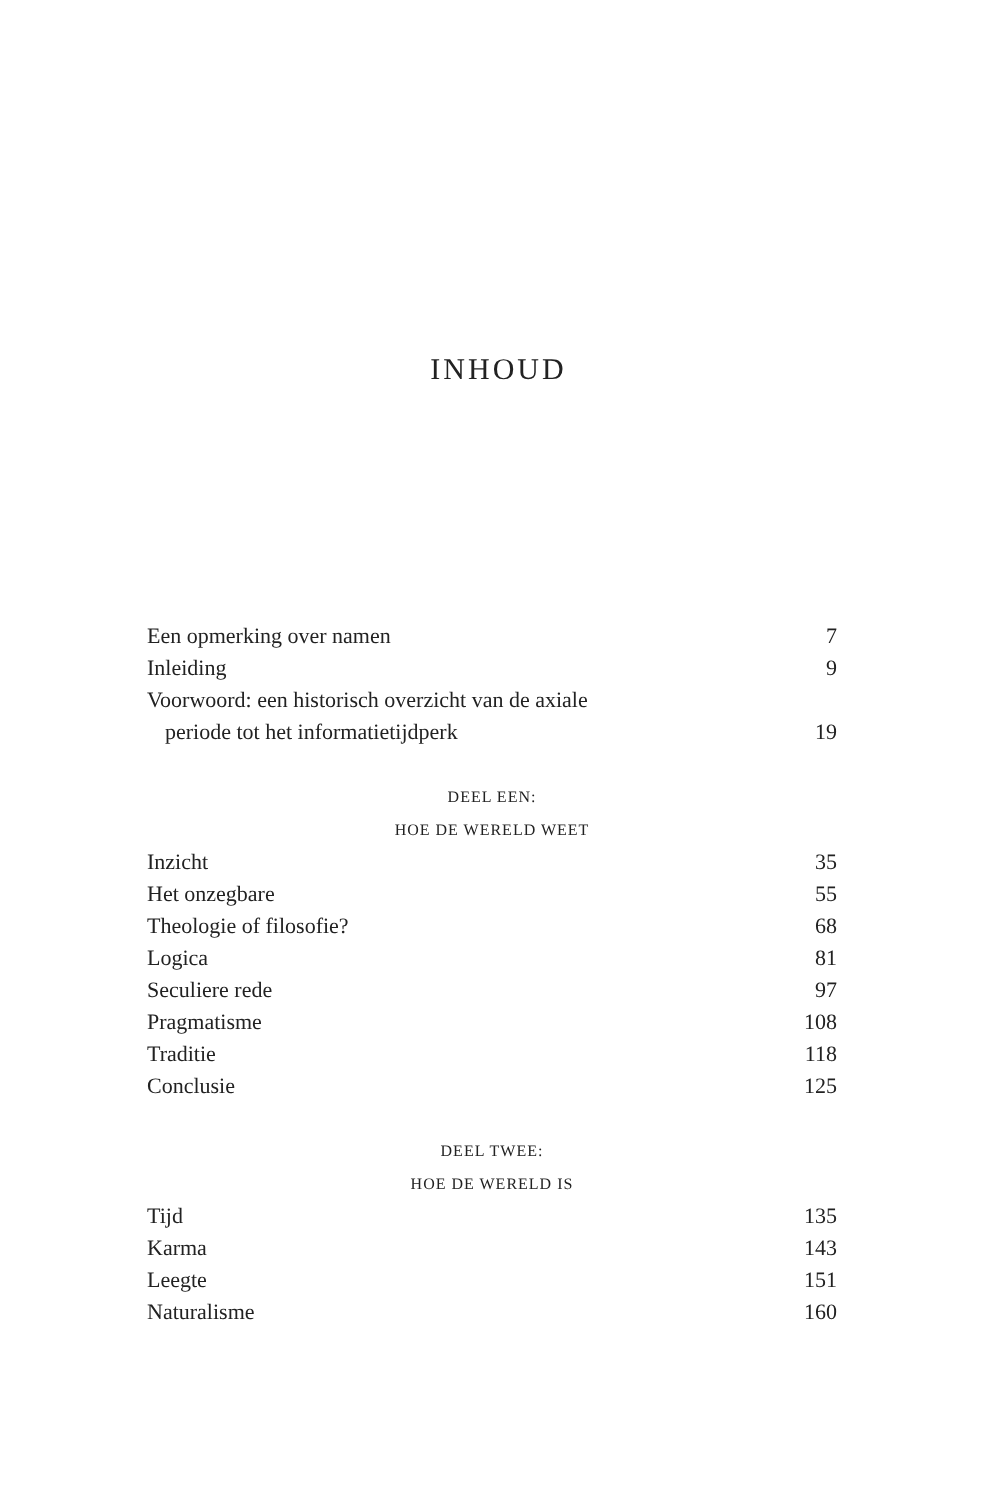INHOUD
Een opmerking over namen 7
Inleiding 9
Voorwoord: een historisch overzicht van de axiale
periode tot het informatietijdperk 19
DEEL EEN:
HOE DE WERELD WEET
Inzicht 35
Het onzegbare 55
Theologie of filosofie? 68
Logica 81
Seculiere rede 97
Pragmatisme 108
Traditie 118
Conclusie 125
DEEL TWEE:
HOE DE WERELD IS
Tijd 135
Karma 143
Leegte 151
Naturalisme 160